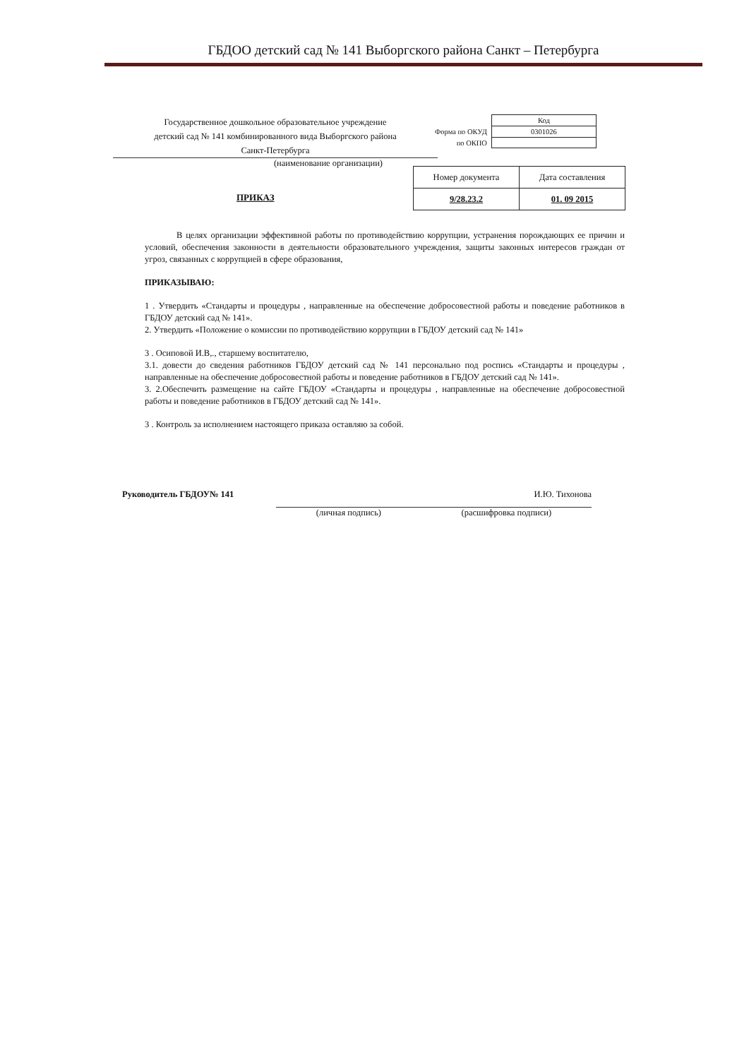ГБДОО детский сад № 141 Выборгского района Санкт – Петербурга
Государственное дошкольное образовательное учреждение
детский сад № 141 комбинированного вида Выборгского района
Санкт-Петербурга
(наименование организации)
| | Код |
| Форма по ОКУД | 0301026 |
| по ОКПО | |
| Номер документа | Дата составления |
| 9/28.23.2 | 01. 09 2015 |
ПРИКАЗ
В целях организации эффективной работы по противодействию коррупции, устранения порождающих ее причин и условий, обеспечения законности в деятельности образовательного учреждения, защиты законных интересов граждан от угроз, связанных с коррупцией в сфере образования,
ПРИКАЗЫВАЮ:
1 . Утвердить «Стандарты и процедуры , направленные на обеспечение добросовестной работы и поведение работников в ГБДОУ детский сад № 141».
2. Утвердить «Положение о комиссии по противодействию коррупции в ГБДОУ детский сад № 141»
3 . Осиповой И.В,., старшему воспитателю,
3.1. довести до сведения работников ГБДОУ детский сад № 141 персонально под роспись «Стандарты и процедуры , направленные на обеспечение добросовестной работы и поведение работников в ГБДОУ детский сад № 141».
3. 2.Обеспечить размещение на сайте ГБДОУ «Стандарты и процедуры , направленные на обеспечение добросовестной работы и поведение работников в ГБДОУ детский сад № 141».
3 . Контроль за исполнением настоящего приказа оставляю за собой.
Руководитель ГБДОУ№ 141 И.Ю. Тихонова
(личная подпись) (расшифровка подписи)